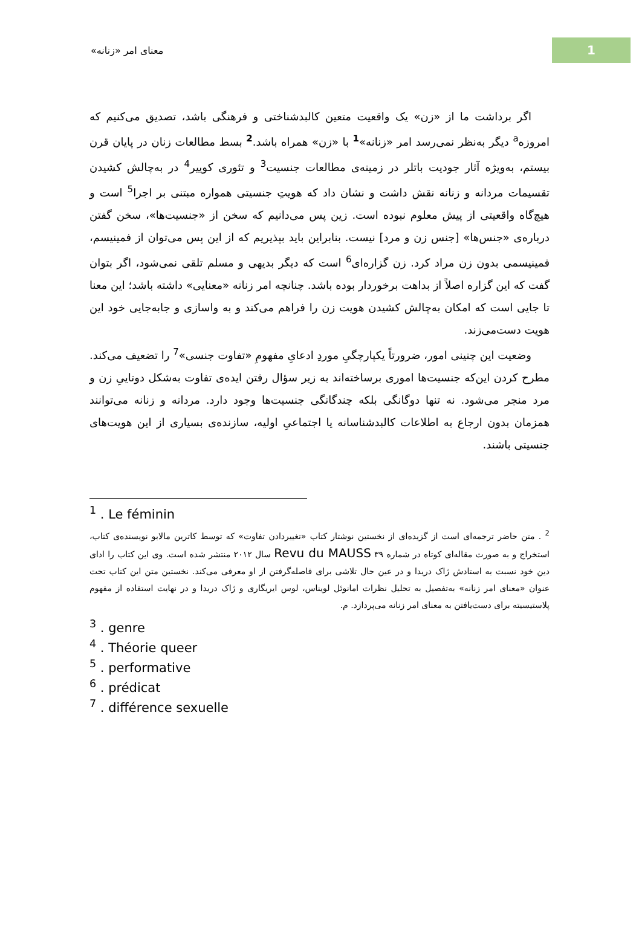1
معنای امر «زنانه»
اگر برداشت ما از «زن» یک واقعیت متعین کالبدشناختی و فرهنگی باشد، تصدیق می‌کنیم که امروزه<sup>a</sup> دیگر به‌نظر نمی‌رسد امر «زنانه»<sup>1</sup> با «زن» همراه باشد.<sup>2</sup> بسط مطالعات زنان در پایان قرن بیستم، به‌ویژه آثار جودیت باتلر در زمینه‌ی مطالعات جنسیت<sup>3</sup> و تئوری کوییر<sup>4</sup> در به‌چالش کشیدن تقسیمات مردانه و زنانه نقش داشت و نشان داد که هویتِ جنسیتی همواره مبتنی بر اجرا<sup>5</sup> است و هیچ‌گاه واقعیتی از پیش معلوم نبوده است. زین پس می‌دانیم که سخن از «جنسیت‌ها»، سخن گفتن درباره‌ی «جنس‌ها» [جنس زن و مرد] نیست. بنابراین باید بپذیریم که از این پس می‌توان از فمینیسم، فمینیسمی بدون زن مراد کرد. زن گزاره‌ای<sup>6</sup> است که دیگر بدیهی و مسلم تلقی نمی‌شود، اگر بتوان گفت که این گزاره اصلاً از بداهت برخوردار بوده باشد. چنانچه امر زنانه «معنایی» داشته باشد؛ این معنا تا جایی است که امکان به‌چالش کشیدن هویت زن را فراهم می‌کند و به واسازی و جابه‌جایی خود این هویت دست‌می‌زند.
وضعیت این چنینی امور، ضرورتاً یکپارچگیِ موردِ ادعایِ مفهومِ «تفاوت جنسی»<sup>7</sup> را تضعیف می‌کند. مطرح کردن این‌که جنسیت‌ها اموری برساخته‌اند به زیر سؤال رفتن ایده‌ی تفاوت به‌شکل دوتاییِ زن و مرد منجر می‌شود. نه تنها دوگانگی بلکه چندگانگی جنسیت‌ها وجود دارد. مردانه و زنانه می‌توانند همزمان بدون ارجاع به اطلاعات کالبدشناسانه یا اجتماعیِ اولیه، سازنده‌ی بسیاری از این هویت‌های جنسیتی باشند.
<sup>1</sup> . Le féminin
<sup>2</sup> . متن حاضر ترجمه‌ای است از گزیده‌ای از نخستین نوشتار کتاب «تغییردادن تفاوت» که توسط کاترین مالابو نویسنده‌ی کتاب، استخراج و به صورت مقاله‌ای کوتاه در شماره ۳۹ Revu du MAUSS سال ۲۰۱۲ منتشر شده است. وی این کتاب را ادای دین خود نسبت به استادش ژاک دریدا و در عین حال تلاشی برای فاصله‌گرفتن از او معرفی می‌کند. نخستین متن این کتاب تحت عنوان «معنای امر زنانه» به‌تفصیل به تحلیل نظرات امانوئل لویناس، لوس ایریگاری و ژاک دریدا و در نهایت استفاده از مفهوم پلاستیسیته برای دست‌یافتن به معنای امر زنانه می‌پردازد. م.
<sup>3</sup> . genre
<sup>4</sup> . Théorie queer
<sup>5</sup> . performative
<sup>6</sup> . prédicat
<sup>7</sup> . différence sexuelle